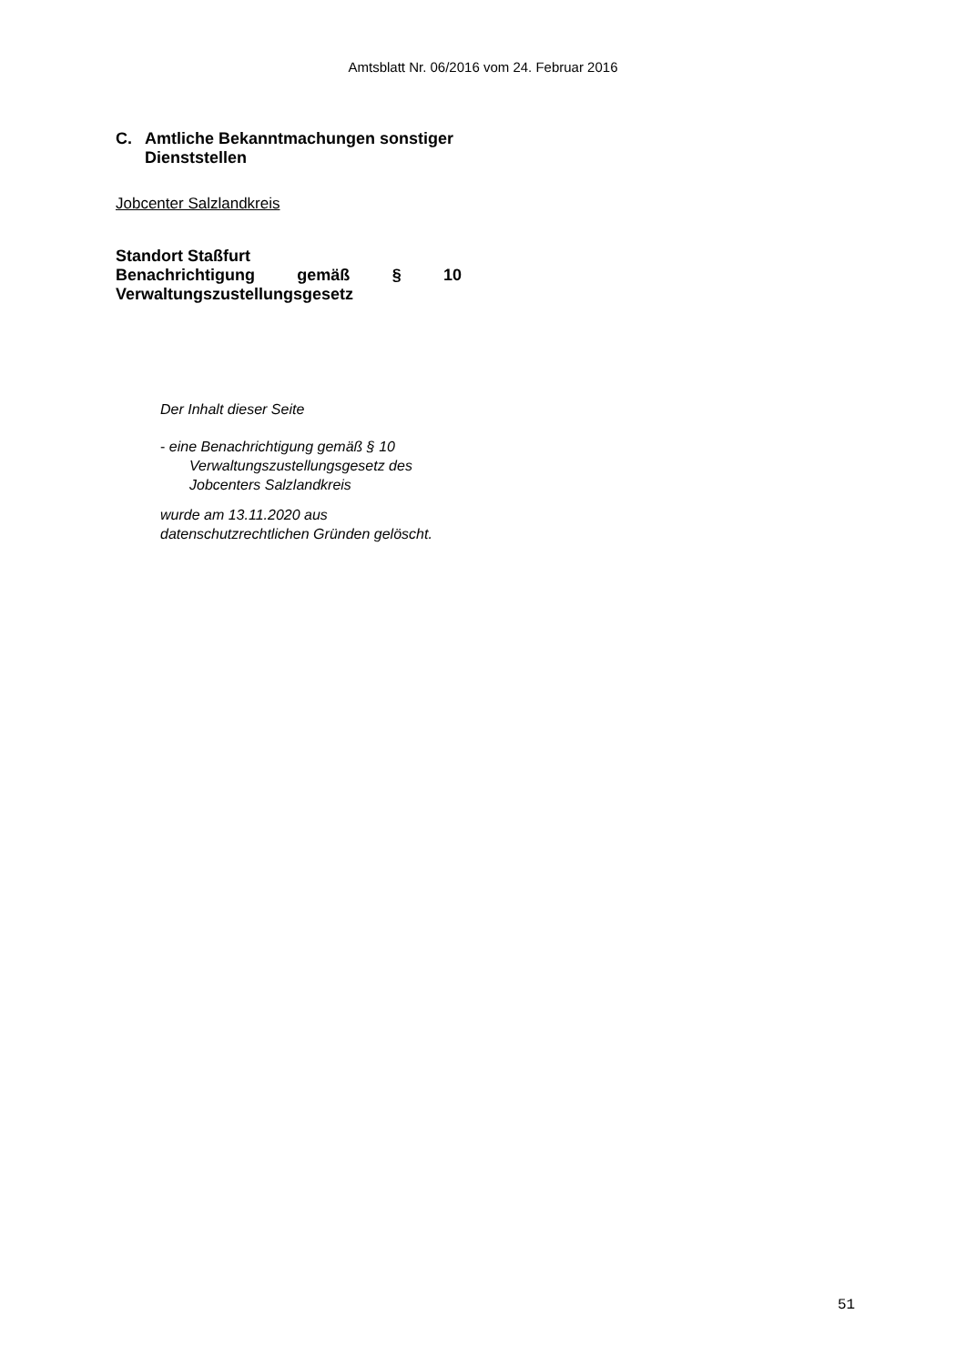Amtsblatt Nr. 06/2016 vom 24. Februar 2016
C. Amtliche Bekanntmachungen sonstiger Dienststellen
Jobcenter Salzlandkreis
Standort Staßfurt
Benachrichtigung gemäß § 10 Verwaltungszustellungsgesetz
Der Inhalt dieser Seite
- eine Benachrichtigung gemäß § 10
Verwaltungszustellungsgesetz des
Jobcenters Salzlandkreis
wurde am 13.11.2020 aus datenschutzrechtlichen Gründen gelöscht.
51